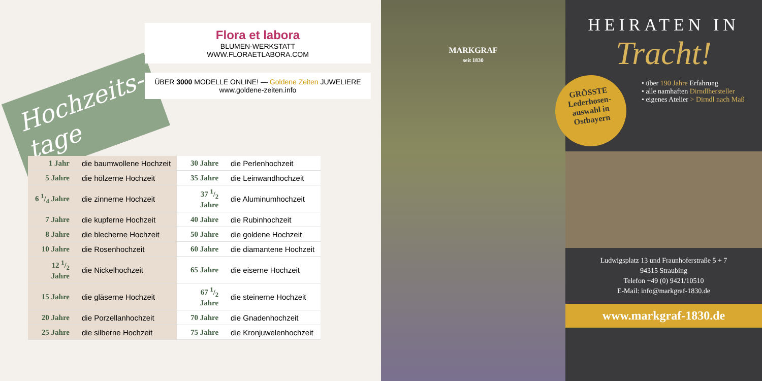Hochzeits-
tage
Flora et labora
BLUMEN-WERKSTATT
WWW.FLORAETLABORA.COM
ÜBER 3000 MODELLE ONLINE! — Goldene Zeiten JUWELIERE
www.goldene-zeiten.info
| 1 Jahr | die baumwollene Hochzeit | 30 Jahre | die Perlenhochzeit |
| 5 Jahre | die hölzerne Hochzeit | 35 Jahre | die Leinwandhochzeit |
| 6 1/4 Jahre | die zinnerne Hochzeit | 37 1/2 Jahre | die Aluminumhochzeit |
| 7 Jahre | die kupferne Hochzeit | 40 Jahre | die Rubinhochzeit |
| 8 Jahre | die blecherne Hochzeit | 50 Jahre | die goldene Hochzeit |
| 10 Jahre | die Rosenhochzeit | 60 Jahre | die diamantene Hochzeit |
| 12 1/2 Jahre | die Nickelhochzeit | 65 Jahre | die eiserne Hochzeit |
| 15 Jahre | die gläserne Hochzeit | 67 1/2 Jahre | die steinerne Hochzeit |
| 20 Jahre | die Porzellanhochzeit | 70 Jahre | die Gnadenhochzeit |
| 25 Jahre | die silberne Hochzeit | 75 Jahre | die Kronjuwelenhochzeit |
MARKGRAF
seit 1830
HEIRATEN IN
Tracht!
• über 190 Jahre Erfahrung
• alle namhaften Dirndlhersteller
• eigenes Atelier > Dirndl nach Maß
GRÖSSTE Lederhosen-auswahl in Ostbayern
Ludwigsplatz 13 und Fraunhoferstraße 5 + 7
94315 Straubing
Telefon +49 (0) 9421/10510
E-Mail: info@markgraf-1830.de
www.markgraf-1830.de